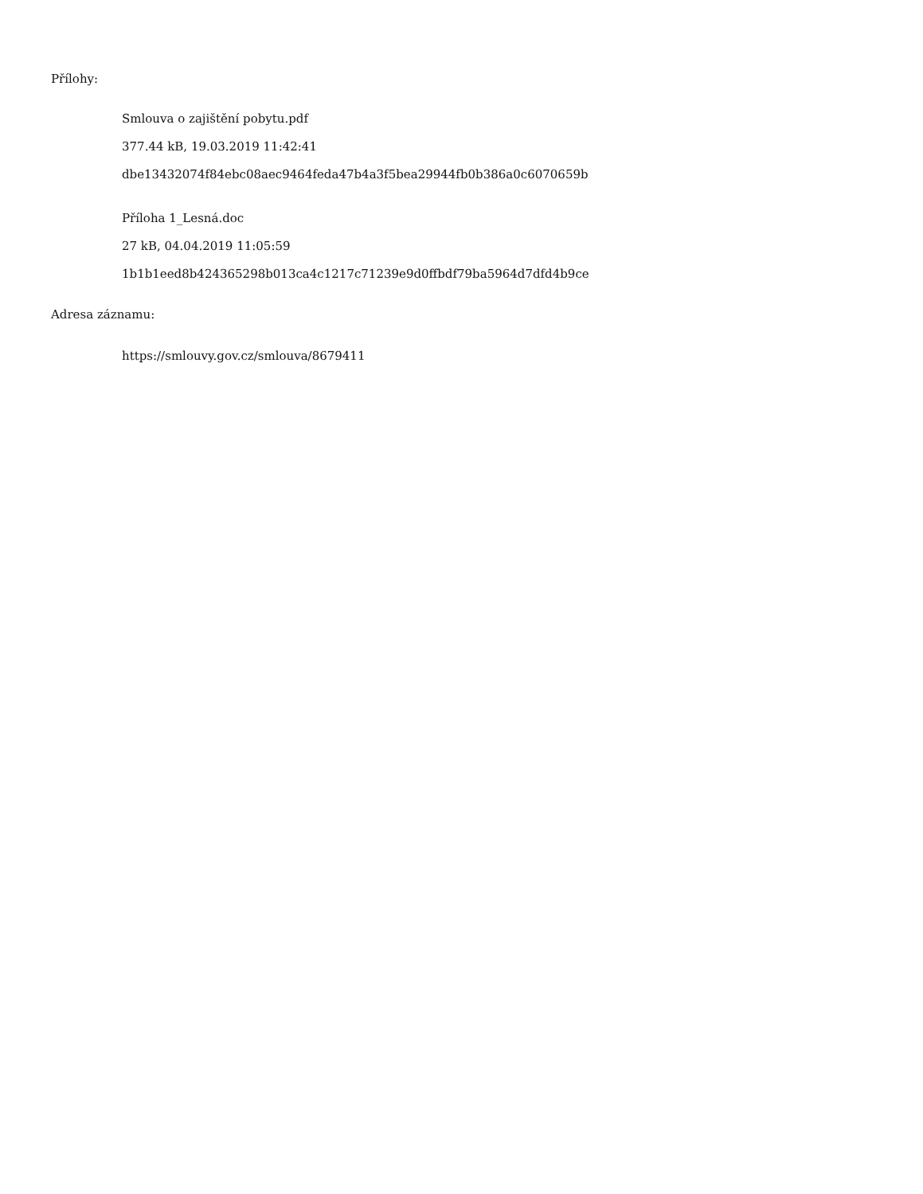Přílohy:
Smlouva o zajištění pobytu.pdf
377.44 kB, 19.03.2019 11:42:41
dbe13432074f84ebc08aec9464feda47b4a3f5bea29944fb0b386a0c6070659b
Příloha 1_Lesná.doc
27 kB, 04.04.2019 11:05:59
1b1b1eed8b424365298b013ca4c1217c71239e9d0ffbdf79ba5964d7dfd4b9ce
Adresa záznamu:
https://smlouvy.gov.cz/smlouva/8679411